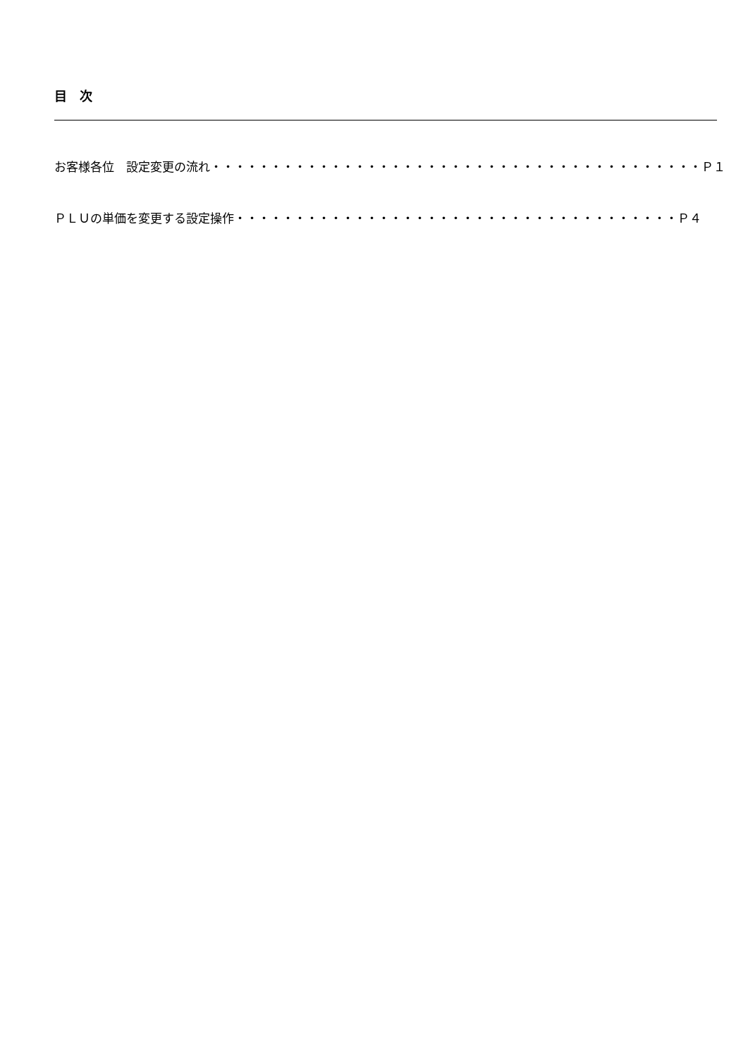目　次
お客様各位　設定変更の流れ・・・・・・・・・・・・・・・・・・・・・・・・・・・・・・・・・・・・・・・・・Ｐ１
ＰＬＵの単価を変更する設定操作・・・・・・・・・・・・・・・・・・・・・・・・・・・・・・・・・・・・・Ｐ４